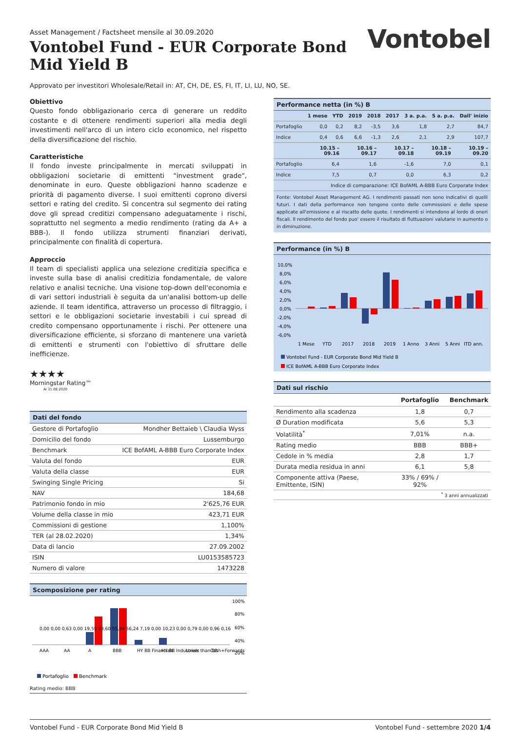Asset Management / Factsheet mensile al 30.09.2020
Vontobel Fund - EUR Corporate Bond
Mid Yield B
Vontobel
Approvato per investitori Wholesale/Retail in: AT, CH, DE, ES, FI, IT, LI, LU, NO, SE.
Obiettivo
Questo fondo obbligazionario cerca di generare un reddito costante e di ottenere rendimenti superiori alla media degli investimenti nell'arco di un intero ciclo economico, nel rispetto della diversificazione del rischio.
Caratteristiche
Il fondo investe principalmente in mercati sviluppati in obbligazioni societarie di emittenti "investment grade", denominate in euro. Queste obbligazioni hanno scadenze e priorità di pagamento diverse. I suoi emittenti coprono diversi settori e rating del credito. Si concentra sul segmento dei rating dove gli spread creditizi compensano adeguatamente i rischi, soprattutto nel segmento a medio rendimento (rating da A+ a BBB-). Il fondo utilizza strumenti finanziari derivati, principalmente con finalità di copertura.
Approccio
Il team di specialisti applica una selezione creditizia specifica e investe sulla base di analisi creditizia fondamentale, de valore relativo e analisi tecniche. Una visione top-down dell'economia e di vari settori industriali è seguita da un'analisi bottom-up delle aziende. Il team identifica, attraverso un processo di filtraggio, i settori e le obbligazioni societarie investabili i cui spread di credito compensano opportunamente i rischi. Per ottenere una diversificazione efficiente, si sforzano di mantenere una varietà di emittenti e strumenti con l'obiettivo di sfruttare delle inefficienze.
★★★★
Morningstar Rating™
Al 31.08.2020
Dati del fondo
| Gestore di Portafoglio | Mondher Bettaieb \ Claudia Wyss |
| Domicilio del fondo | Lussemburgo |
| Benchmark | ICE BofAML A-BBB Euro Corporate Index |
| Valuta del fondo | EUR |
| Valuta della classe | EUR |
| Swinging Single Pricing | Si |
| NAV | 184,68 |
| Patrimonio fondo in mio | 2'625,76 EUR |
| Volume della classe in mio | 423,71 EUR |
| Commissioni di gestione | 1,100% |
| TER (al 28.02.2020) | 1,34% |
| Data di lancio | 27.09.2002 |
| ISIN | LU0153585723 |
| Numero di valore | 1473228 |
Scomposizione per rating
100%
80%
60%
40%
20%
AAA
AA
A
BBB
HY BB Financials
HY BB Industrials
Lower than BB
Cash+Forwards
0,00 0,00 0,63 0,00 19,59 43,60 55,94 56,24 7,19 0,00 10,23 0,00 0,79 0,00 0,96 0,16
Portafoglio
Benchmark
Rating medio: BBB
Performance netta (in %) B
| | 1 mese | YTD | 2019 | 2018 | 2017 | 3 a. p.a. | 5 a. p.a. | Dall' inizio |
| --- | --- | --- | --- | --- | --- | --- | --- | --- |
| Portafoglio | 0,0 | 0,2 | 8,2 | -3,5 | 3,6 | 1,8 | 2,7 | 84,7 |
| Indice | 0,4 | 0,6 | 6,6 | -1,3 | 2,6 | 2,1 | 2,9 | 107,7 |
| | 10.15 – 09.16 | 10.16 – 09.17 | 10.17 – 09.18 | 10.18 – 09.19 | 10.19 – 09.20 |
| --- | --- | --- | --- | --- | --- |
| Portafoglio | 6,4 | 1,6 | -1,6 | 7,0 | 0,1 |
| Indice | 7,5 | 0,7 | 0,0 | 6,3 | 0,2 |
| Indice di comparazione: ICE BofAML A-BBB Euro Corporate Index | | | | | |
Fonte: Vontobel Asset Management AG. I rendimenti passati non sono indicativi di quelli futuri. I dati della performance non tengono conto delle commissioni e delle spese applicate all'emissione e al riscatto delle quote. I rendimenti si intendono al lordo di oneri fiscali. Il rendimento del fondo puo' essere il risultato di fluttuazioni valutarie in aumento o in diminuzione.
Performance (in %) B
10,0%
8,0%
6,0%
4,0%
2,0%
0,0%
-2,0%
-4,0%
-6,0%
1 Mese
YTD
2017
2018
2019
1 Anno
3 Anni
5 Anni
ITD ann.
Vontobel Fund - EUR Corporate Bond Mid Yield B
ICE BofAML A-BBB Euro Corporate Index
Dati sul rischio
| | Portafoglio | Benchmark |
| --- | --- | --- |
| Rendimento alla scadenza | 1,8 | 0,7 |
| Ø Duration modificata | 5,6 | 5,3 |
| Volatilità<sup>*</sup> | 7,01% | n.a. |
| Rating medio | BBB | BBB+ |
| Cedole in % media | 2,8 | 1,7 |
| Durata media residua in anni | 6,1 | 5,8 |
| Componente attiva (Paese, Emittente, ISIN) | 33% / 69% / 92% | |
| <sup>*</sup> 3 anni annualizzati | | |
Vontobel Fund - EUR Corporate Bond Mid Yield B Vontobel Fund - settembre 2020 1/4